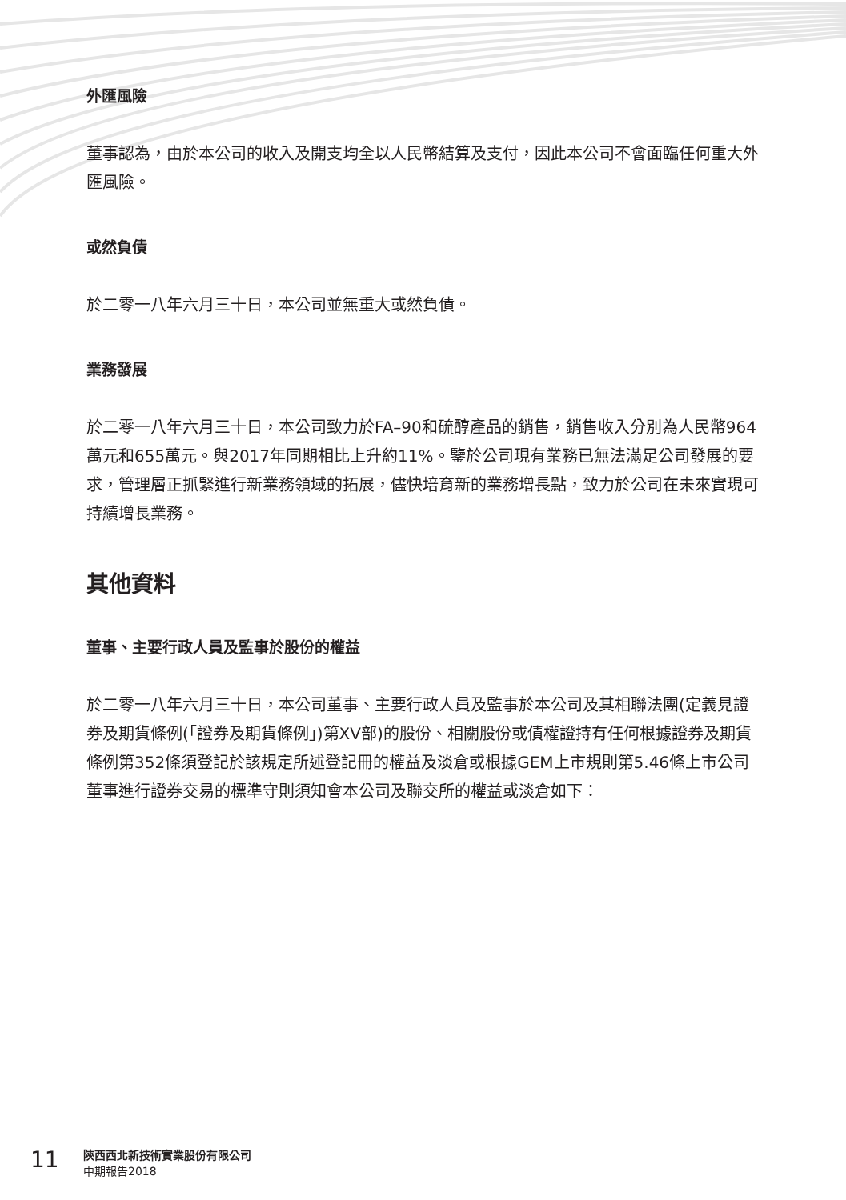外匯風險
董事認為，由於本公司的收入及開支均全以人民幣結算及支付，因此本公司不會面臨任何重大外匯風險。
或然負債
於二零一八年六月三十日，本公司並無重大或然負債。
業務發展
於二零一八年六月三十日，本公司致力於FA–90和硫醇產品的銷售，銷售收入分別為人民幣964萬元和655萬元。與2017年同期相比上升約11%。鑒於公司現有業務已無法滿足公司發展的要求，管理層正抓緊進行新業務領域的拓展，儘快培育新的業務增長點，致力於公司在未來實現可持續增長業務。
其他資料
董事、主要行政人員及監事於股份的權益
於二零一八年六月三十日，本公司董事、主要行政人員及監事於本公司及其相聯法團(定義見證券及期貨條例(「證券及期貨條例」)第XV部)的股份、相關股份或債權證持有任何根據證券及期貨條例第352條須登記於該規定所述登記冊的權益及淡倉或根據GEM上市規則第5.46條上市公司董事進行證券交易的標準守則須知會本公司及聯交所的權益或淡倉如下：
11
陝西西北新技術實業股份有限公司
中期報告2018